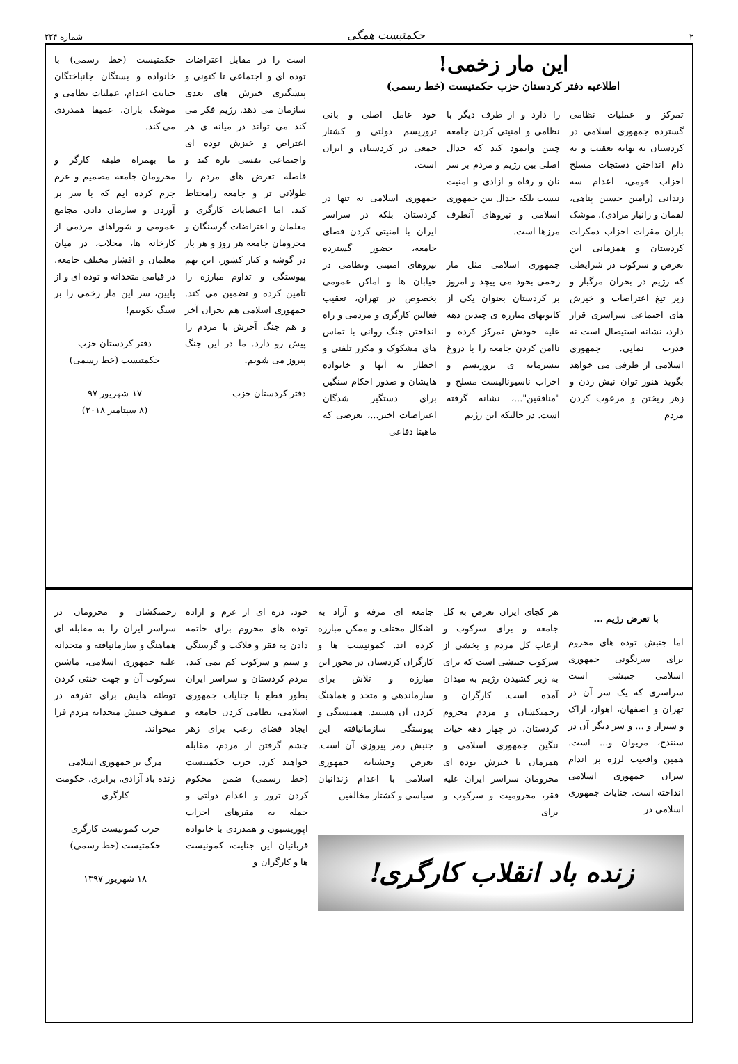۲ حکمتیست همگی شماره ۲۲۴
این مار زخمی!
اطلاعیه دفتر کردستان حزب حکمتیست (خط رسمی)
تمرکز و عملیات نظامی گسترده جمهوری اسلامی در کردستان به بهانه تعقیب و به دام انداختن دستجات مسلح احزاب قومی، اعدام سه زندانی (رامین حسین پناهی، لقمان و زانیار مرادی)، موشک باران مقرات احزاب دمکرات کردستان و همزمانی این تعرض و سرکوب در شرایطی که رژیم در بحران مرگبار و زیر تیغ اعتراضات و خیزش های اجتماعی سراسری قرار دارد، نشانه استیصال است نه قدرت نمایی. جمهوری اسلامی از طرفی می خواهد بگوید هنوز توان نیش زدن و زهر ریختن و مرعوب کردن مردم
را دارد و از طرف دیگر با نظامی و امنیتی کردن جامعه چنین وانمود کند که جدال اصلی بین رژیم و مردم بر سر نان و رفاه و ازادی و امنیت نیست بلکه جدال بین جمهوری اسلامی و نیروهای آنطرف مرزها است.
جمهوری اسلامی مثل مار زخمی بخود می پیچد و امروز بر کردستان بعنوان یکی از کانونهای مبارزه ی چندین دهه علیه خودش تمرکز کرده و ناامن کردن جامعه را با دروغ بیشرمانه ی تروریسم و احزاب ناسیونالیست مسلح و "منافقین"...، نشانه گرفته است. در حالیکه این رژیم
خود عامل اصلی و بانی تروریسم دولتی و کشتار جمعی در کردستان و ایران است.
جمهوری اسلامی نه تنها در کردستان بلکه در سراسر ایران با امنیتی کردن فضای جامعه، حضور گسترده نیروهای امنیتی ونظامی در خیابان ها و اماکن عمومی بخصوص در تهران، تعقیب فعالین کارگری و مردمی و راه انداختن جنگ روانی با تماس های مشکوک و مکرر تلفنی و اخطار به آنها و خانواده هایشان و صدور احکام سنگین برای دستگیر شدگان اعتراضات اخیر...، تعرضی که ماهیتا دفاعی
است را در مقابل اعتراضات توده ای و اجتماعی تا کنونی و پیشگیری خیزش های بعدی سازمان می دهد. رژیم فکر می کند می تواند در میانه ی هر اعتراض و خیزش توده ای واجتماعی نفسی تازه کند و فاصله تعرض های مردم را طولانی تر و جامعه رامحتاط کند. اما اعتصابات کارگری و معلمان و اعتراضات گرسنگان و محرومان جامعه هر روز و هر بار در گوشه و کنار کشور، این بهم پیوستگی و تداوم مبارزه را تامین کرده و تضمین می کند. جمهوری اسلامی هم بحران آخر و هم جنگ آخرش با مردم را پیش رو دارد. ما در این جنگ پیروز می شویم.
دفتر کردستان حزب
حکمتیست (خط رسمی) با خانواده و بستگان جانباختگان جنایت اعدام، عملیات نظامی و موشک باران، عمیقا همدردی می کند.
ما بهمراه طبقه کارگر و محرومان جامعه مصمیم و عزم جزم کرده ایم که با سر بر آوردن و سازمان دادن مجامع عمومی و شوراهای مردمی از کارخانه ها، محلات، در میان معلمان و اقشار مختلف جامعه، در قیامی متحدانه و توده ای و از پایین، سر این مار زخمی را بر سنگ بکوبیم!
دفتر کردستان حزب
حکمتیست (خط رسمی)
۱۷ شهریور ۹۷
(۸ سپتامبر ۲۰۱۸)
با تعرض رژیم ...
اما جنبش توده های محروم برای سرنگونی جمهوری اسلامی جنبشی است سراسری که یک سر آن در تهران و اصفهان، اهواز، اراک و شیراز و ... و سر دیگر آن در سنندج، مریوان و... است. همین واقعیت لرزه بر اندام سران جمهوری اسلامی انداخته است. جنایات جمهوری اسلامی در
هر کجای ایران تعرض به کل جامعه و برای سرکوب و ارعاب کل مردم و بخشی از سرکوب جنبشی است که برای به زیر کشیدن رژیم به میدان آمده است. کارگران و زحمتکشان و مردم محروم کردستان، در چهار دهه حیات ننگین جمهوری اسلامی و همزمان با خیزش توده ای محرومان سراسر ایران علیه فقر، محرومیت و سرکوب و برای
جامعه ای مرفه و آزاد به اشکال مختلف و ممکن مبارزه کرده اند. کمونیست ها و کارگران کردستان در محور این مبارزه و تلاش برای سازماندهی و متحد و هماهنگ کردن آن هستند. همبستگی و پیوستگی سازمانیافته این جنبش رمز پیروزی آن است. تعرض وحشیانه جمهوری اسلامی با اعدام زندانیان سیاسی و کشتار مخالفین
زنده باد انقلاب کارگری!
خود، ذره ای از عزم و اراده توده های محروم برای خاتمه دادن به فقر و فلاکت و گرسنگی و ستم و سرکوب کم نمی کند. مردم کردستان و سراسر ایران بطور قطع با جنایات جمهوری اسلامی، نظامی کردن جامعه و ایجاد فضای رعب برای زهر چشم گرفتن از مردم، مقابله خواهند کرد. حزب حکمتیست (خط رسمی) ضمن محکوم کردن ترور و اعدام دولتی و حمله به مقرهای احزاب اپوزیسیون و همدردی با خانواده قربانیان این جنایت، کمونیست ها و کارگران و
زحمتکشان و محرومان در سراسر ایران را به مقابله ای هماهنگ و سازمانیافته و متحدانه علیه جمهوری اسلامی، ماشین سرکوب آن و جهت خنثی کردن توطئه هایش برای تفرقه در صفوف جنبش متحدانه مردم فرا میخواند.
مرگ بر جمهوری اسلامی
زنده باد آزادی، برابری، حکومت کارگری
حزب کمونیست کارگری حکمتیست (خط رسمی)
۱۸ شهریور ۱۳۹۷